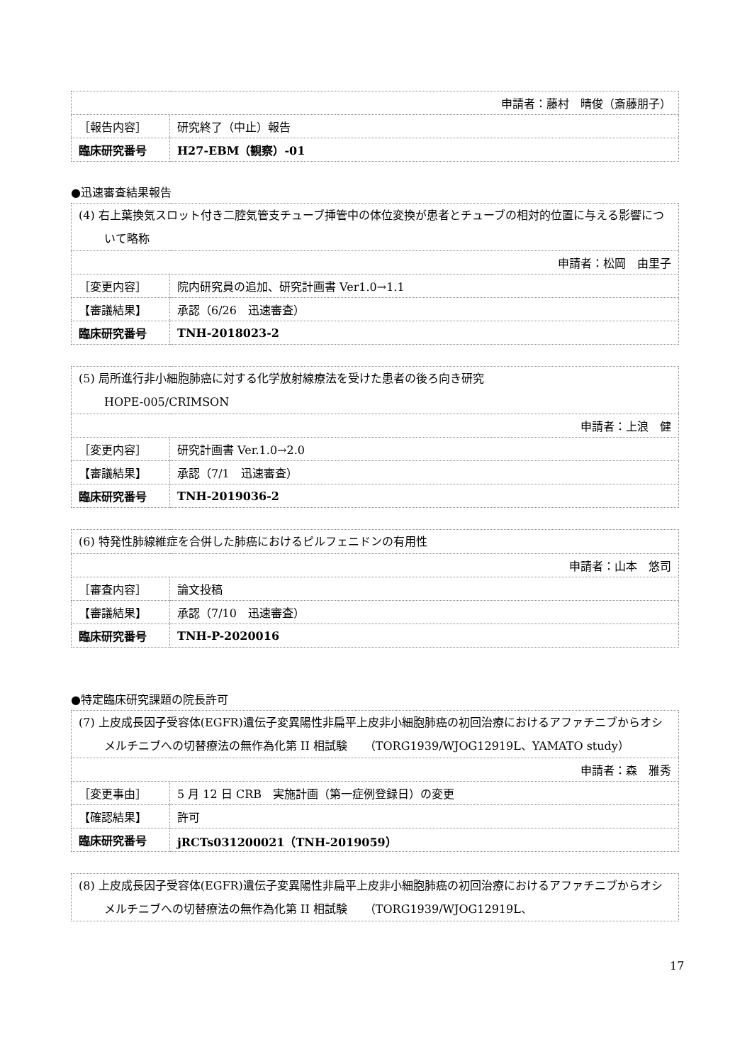| 申請者：藤村 晴俊（斎藤朋子） | |
| ［報告内容］ | 研究終了（中止）報告 |
| 臨床研究番号 | H27-EBM（観察）-01 |
●迅速審査結果報告
| (4) 右上葉換気スロット付き二腔気管支チューブ挿管中の体位変換が患者とチューブの相対的位置に与える影響について略称 | |
| 申請者：松岡 由里子 | |
| ［変更内容］ | 院内研究員の追加、研究計画書 Ver1.0→1.1 |
| 【審議結果】 | 承認（6/26 迅速審査） |
| 臨床研究番号 | TNH-2018023-2 |
| (5) 局所進行非小細胞肺癌に対する化学放射線療法を受けた患者の後ろ向き研究 HOPE-005/CRIMSON | |
| 申請者：上浪 健 | |
| ［変更内容］ | 研究計画書 Ver.1.0→2.0 |
| 【審議結果】 | 承認（7/1 迅速審査） |
| 臨床研究番号 | TNH-2019036-2 |
| (6) 特発性肺線維症を合併した肺癌におけるピルフェニドンの有用性 | |
| 申請者：山本 悠司 | |
| ［審査内容］ | 論文投稿 |
| 【審議結果】 | 承認（7/10 迅速審査） |
| 臨床研究番号 | TNH-P-2020016 |
●特定臨床研究課題の院長許可
| (7) 上皮成長因子受容体(EGFR)遺伝子変異陽性非扁平上皮非小細胞肺癌の初回治療におけるアファチニブからオシメルチニブへの切替療法の無作為化第 II 相試験 （TORG1939/WJOG12919L、YAMATO study） | |
| 申請者：森 雅秀 | |
| ［変更事由］ | 5 月 12 日 CRB 実施計画（第一症例登録日）の変更 |
| 【確認結果】 | 許可 |
| 臨床研究番号 | jRCTs031200021（TNH-2019059） |
| (8) 上皮成長因子受容体(EGFR)遺伝子変異陽性非扁平上皮非小細胞肺癌の初回治療におけるアファチニブからオシメルチニブへの切替療法の無作為化第 II 相試験 （TORG1939/WJOG12919L、 |
17